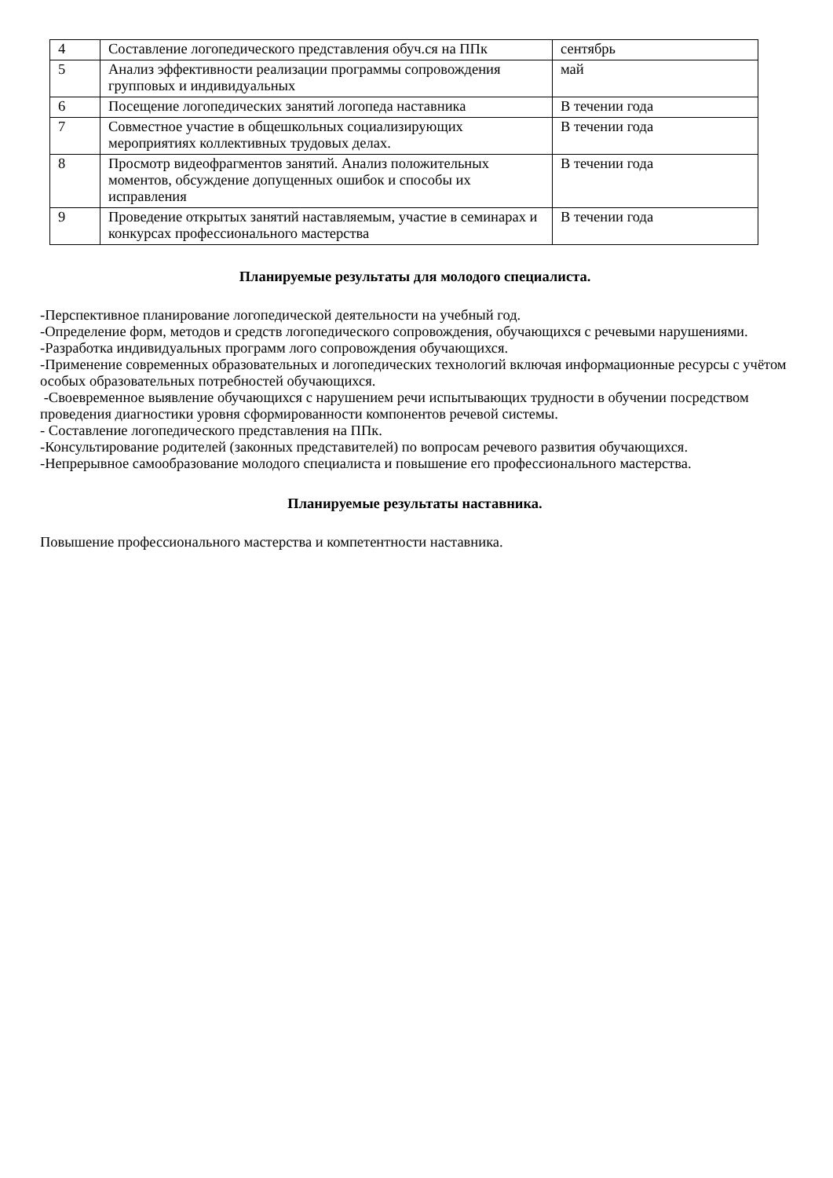| 4 | Составление логопедического представления обуч.ся на ППк | сентябрь |
| 5 | Анализ эффективности реализации программы сопровождения групповых и индивидуальных | май |
| 6 | Посещение логопедических занятий логопеда наставника | В течении года |
| 7 | Совместное участие в общешкольных социализирующих мероприятиях коллективных трудовых делах. | В течении года |
| 8 | Просмотр видеофрагментов занятий. Анализ положительных моментов, обсуждение допущенных ошибок и способы их исправления | В течении года |
| 9 | Проведение открытых занятий наставляемым, участие в семинарах и конкурсах профессионального мастерства | В течении года |
Планируемые результаты для молодого специалиста.
-Перспективное планирование логопедической деятельности на учебный год.
-Определение форм, методов и средств логопедического сопровождения, обучающихся с речевыми нарушениями.
-Разработка индивидуальных программ лого сопровождения обучающихся.
-Применение современных образовательных и логопедических технологий включая информационные ресурсы с учётом особых образовательных потребностей обучающихся.
-Своевременное выявление обучающихся с нарушением речи испытывающих трудности в обучении посредством проведения диагностики уровня сформированности компонентов речевой системы.
- Составление логопедического представления на ППк.
-Консультирование родителей (законных представителей) по вопросам речевого развития обучающихся.
-Непрерывное самообразование молодого специалиста и повышение его профессионального мастерства.
Планируемые результаты наставника.
Повышение профессионального мастерства и компетентности наставника.